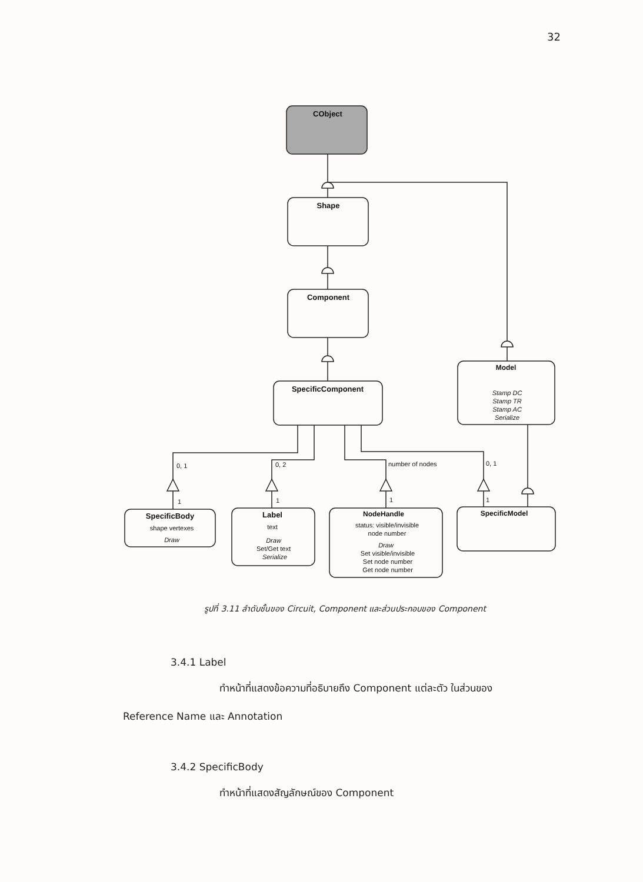32
CObject
Shape
Component
SpecificComponent
Model
Stamp DC
Stamp TR
Stamp AC
Serialize
SpecificBody
shape vertexes
Draw
Label
text
Draw
Set/Get text
Serialize
NodeHandle
status: visible/invisible
node number
Draw
Set visible/invisible
Set node number
Get node number
SpecificModel
0, 1
0, 2
number of nodes
0, 1
1
1
1
1
รูปที่ 3.11 ลำดับชั้นของ Circuit, Component และส่วนประกอบของ Component
3.4.1 Label
ทำหน้าที่แสดงข้อความที่อธิบายถึง Component แต่ละตัว ในส่วนของ
Reference Name และ Annotation
3.4.2 SpecificBody
ทำหน้าที่แสดงสัญลักษณ์ของ Component